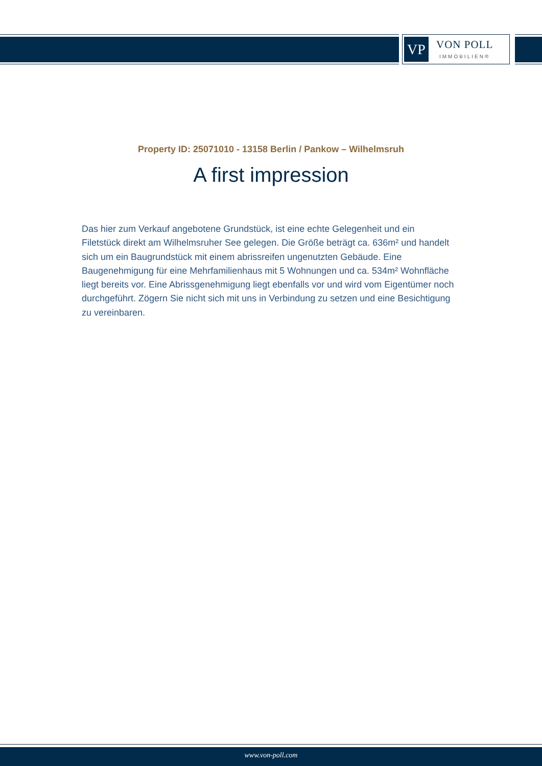VP
VON POLL
IMMOBILIEN®
Property ID: 25071010 - 13158 Berlin / Pankow – Wilhelmsruh
A first impression
Das hier zum Verkauf angebotene Grundstück, ist eine echte Gelegenheit und ein Filetstück direkt am Wilhelmsruher See gelegen. Die Größe beträgt ca. 636m² und handelt sich um ein Baugrundstück mit einem abrissreifen ungenutzten Gebäude. Eine Baugenehmigung für eine Mehrfamilienhaus mit 5 Wohnungen und ca. 534m² Wohnfläche liegt bereits vor. Eine Abrissgenehmigung liegt ebenfalls vor und wird vom Eigentümer noch durchgeführt. Zögern Sie nicht sich mit uns in Verbindung zu setzen und eine Besichtigung zu vereinbaren.
www.von-poll.com